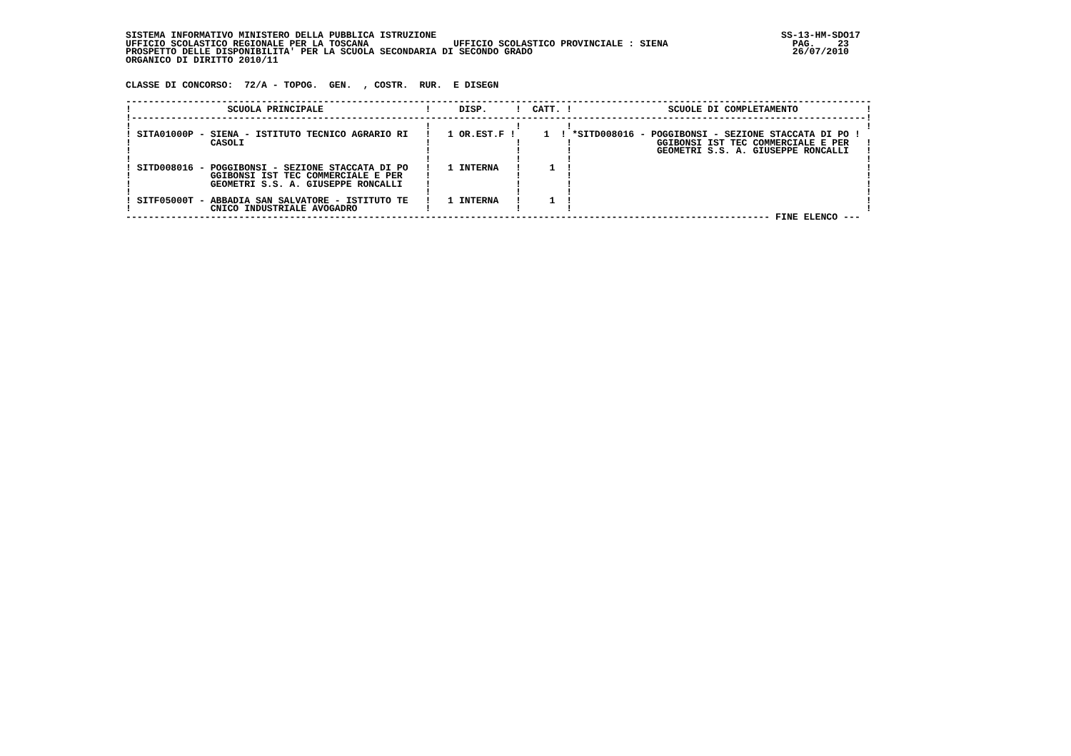SISTEMA INFORMATIVO MINISTERO DELLA PUBBLICA ISTRUZIONE                                                             SS-13-HM-SDO17
UFFICIO SCOLASTICO REGIONALE PER LA TOSCANA               UFFICIO SCOLASTICO PROVINCIALE : SIENA                      PAG.    23
PROSPETTO DELLE DISPONIBILITA' PER LA SCUOLA SECONDARIA DI SECONDO GRADO                                              26/07/2010
ORGANICO DI DIRITTO 2010/11


CLASSE DI CONCORSO:  72/A - TOPOG.  GEN.  , COSTR.  RUR.  E DISEGN

------------------------------------------------------------------------------------------------------------------------------------
!                 SCUOLA PRINCIPALE                  !     DISP.     !  CATT. !                 SCUOLE DI COMPLETAMENTO            !
!----------------------------------------------------------------------------------------------------------------------------------!
!                                                    !               !        !                                                    !
! SITA01000P - SIENA - ISTITUTO TECNICO AGRARIO RI   !   1 OR.EST.F !     1  ! *SITD008016 - POGGIBONSI - SEZIONE STACCATA DI PO !
!              CASOLI                                !               !        !               GGIBONSI IST TEC COMMERCIALE E PER   !
!                                                    !               !        !               GEOMETRI S.S. A. GIUSEPPE RONCALLI   !
!                                                    !               !        !                                                    !
! SITD008016 - POGGIBONSI - SEZIONE STACCATA DI PO   !   1 INTERNA   !     1  !                                                    !
!              GGIBONSI IST TEC COMMERCIALE E PER    !               !        !                                                    !
!              GEOMETRI S.S. A. GIUSEPPE RONCALLI    !               !        !                                                    !
!                                                    !               !        !                                                    !
! SITF05000T - ABBADIA SAN SALVATORE - ISTITUTO TE   !   1 INTERNA   !     1  !                                                    !
!              CNICO INDUSTRIALE AVOGADRO            !               !        !                                                    !
------------------------------------------------------------------------------------------------------------------ FINE ELENCO ---